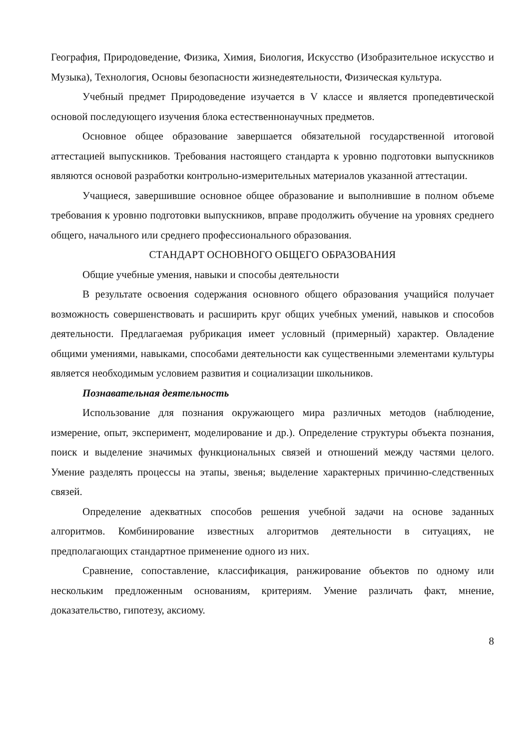География, Природоведение, Физика, Химия, Биология, Искусство (Изобразительное искусство и Музыка), Технология, Основы безопасности жизнедеятельности, Физическая культура.
Учебный предмет Природоведение изучается в V классе и является пропедевтической основой последующего изучения блока естественнонаучных предметов.
Основное общее образование завершается обязательной государственной итоговой аттестацией выпускников. Требования настоящего стандарта к уровню подготовки выпускников являются основой разработки контрольно-измерительных материалов указанной аттестации.
Учащиеся, завершившие основное общее образование и выполнившие в полном объеме требования к уровню подготовки выпускников, вправе продолжить обучение на уровнях среднего общего, начального или среднего профессионального образования.
СТАНДАРТ ОСНОВНОГО ОБЩЕГО ОБРАЗОВАНИЯ
Общие учебные умения, навыки и способы деятельности
В результате освоения содержания основного общего образования учащийся получает возможность совершенствовать и расширить круг общих учебных умений, навыков и способов деятельности. Предлагаемая рубрикация имеет условный (примерный) характер. Овладение общими умениями, навыками, способами деятельности как существенными элементами культуры является необходимым условием развития и социализации школьников.
Познавательная деятельность
Использование для познания окружающего мира различных методов (наблюдение, измерение, опыт, эксперимент, моделирование и др.). Определение структуры объекта познания, поиск и выделение значимых функциональных связей и отношений между частями целого. Умение разделять процессы на этапы, звенья; выделение характерных причинно-следственных связей.
Определение адекватных способов решения учебной задачи на основе заданных алгоритмов. Комбинирование известных алгоритмов деятельности в ситуациях, не предполагающих стандартное применение одного из них.
Сравнение, сопоставление, классификация, ранжирование объектов по одному или нескольким предложенным основаниям, критериям. Умение различать факт, мнение, доказательство, гипотезу, аксиому.
8